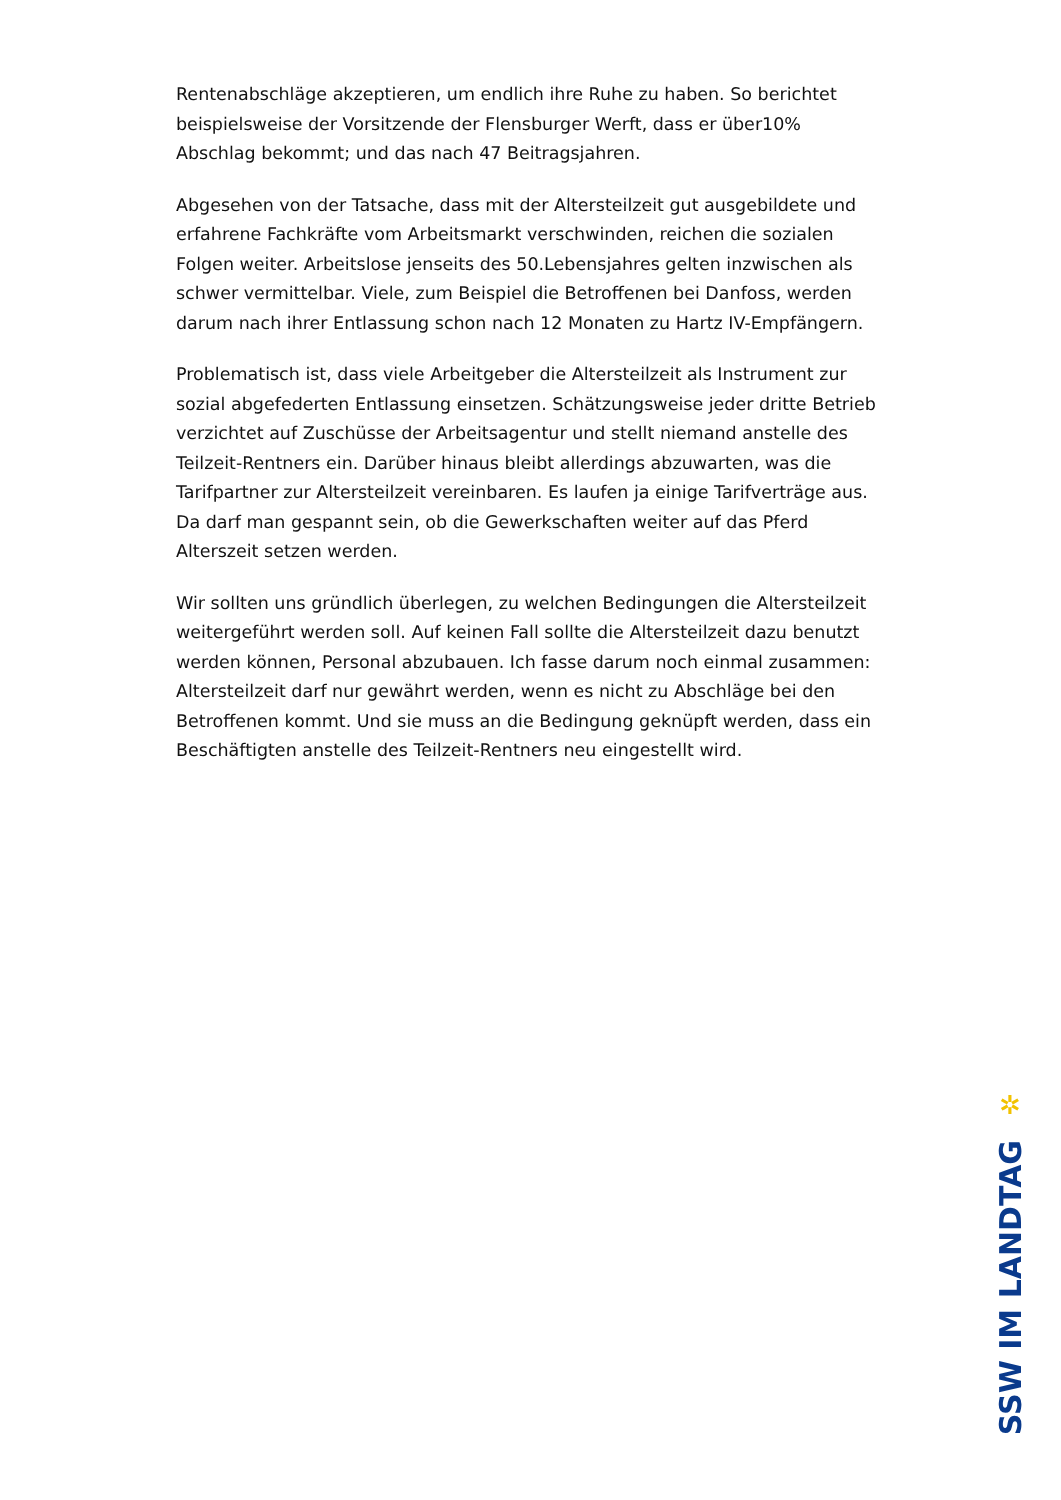Rentenabschläge akzeptieren, um endlich ihre Ruhe zu haben. So berichtet beispielsweise der Vorsitzende der Flensburger Werft, dass er über10% Abschlag bekommt; und das nach 47 Beitragsjahren.
Abgesehen von der Tatsache, dass mit der Altersteilzeit gut ausgebildete und erfahrene Fachkräfte vom Arbeitsmarkt verschwinden, reichen die sozialen Folgen weiter. Arbeitslose jenseits des 50.Lebensjahres gelten inzwischen als schwer vermittelbar. Viele, zum Beispiel die Betroffenen bei Danfoss, werden darum nach ihrer Entlassung schon nach 12 Monaten zu Hartz IV-Empfängern.
Problematisch ist, dass viele Arbeitgeber die Altersteilzeit als Instrument zur sozial abgefederten Entlassung einsetzen. Schätzungsweise jeder dritte Betrieb verzichtet auf Zuschüsse der Arbeitsagentur und stellt niemand anstelle des Teilzeit-Rentners ein. Darüber hinaus bleibt allerdings abzuwarten, was die Tarifpartner zur Altersteilzeit vereinbaren. Es laufen ja einige Tarifverträge aus. Da darf man gespannt sein, ob die Gewerkschaften weiter auf das Pferd Alterszeit setzen werden.
Wir sollten uns gründlich überlegen, zu welchen Bedingungen die Altersteilzeit weitergeführt werden soll. Auf keinen Fall sollte die Altersteilzeit dazu benutzt werden können, Personal abzubauen. Ich fasse darum noch einmal zusammen: Altersteilzeit darf nur gewährt werden, wenn es nicht zu Abschläge bei den Betroffenen kommt. Und sie muss an die Bedingung geknüpft werden, dass ein Beschäftigten anstelle des Teilzeit-Rentners neu eingestellt wird.
✲
SSW IM LANDTAG